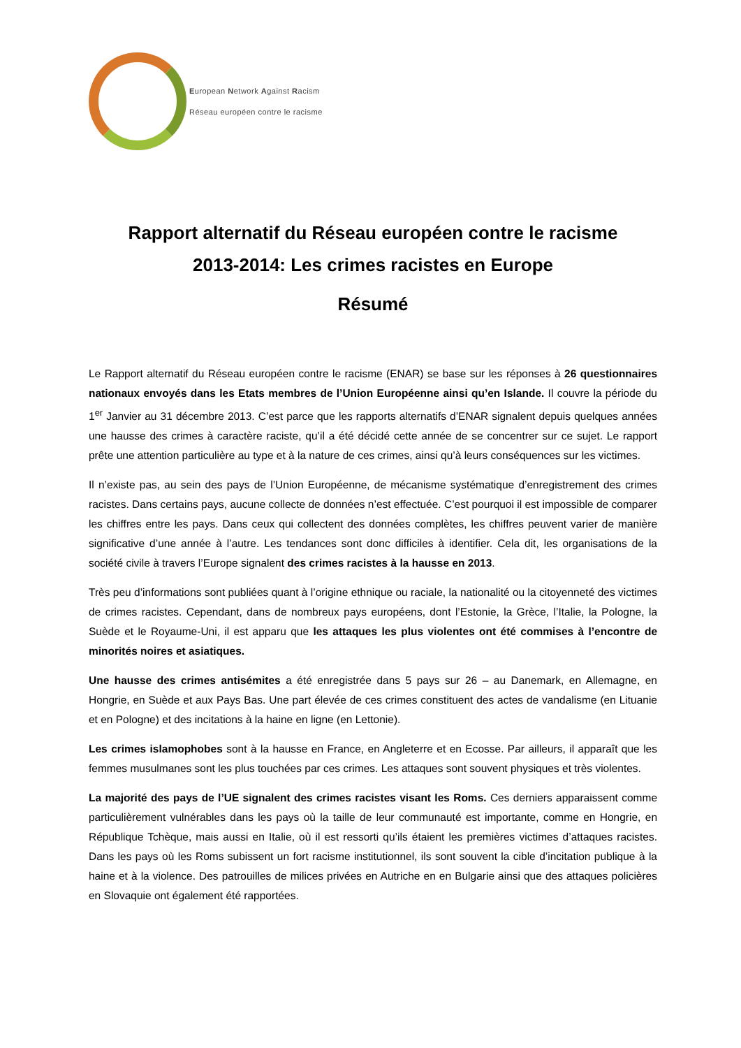European Network Against Racism
Réseau européen contre le racisme
Rapport alternatif du Réseau européen contre le racisme
2013-2014: Les crimes racistes en Europe
Résumé
Le Rapport alternatif du Réseau européen contre le racisme (ENAR) se base sur les réponses à 26 questionnaires nationaux envoyés dans les Etats membres de l’Union Européenne ainsi qu’en Islande. Il couvre la période du 1<sup>er</sup> Janvier au 31 décembre 2013. C’est parce que les rapports alternatifs d’ENAR signalent depuis quelques années une hausse des crimes à caractère raciste, qu’il a été décidé cette année de se concentrer sur ce sujet. Le rapport prête une attention particulière au type et à la nature de ces crimes, ainsi qu’à leurs conséquences sur les victimes.
Il n’existe pas, au sein des pays de l’Union Européenne, de mécanisme systématique d’enregistrement des crimes racistes. Dans certains pays, aucune collecte de données n’est effectuée. C’est pourquoi il est impossible de comparer les chiffres entre les pays. Dans ceux qui collectent des données complètes, les chiffres peuvent varier de manière significative d’une année à l’autre. Les tendances sont donc difficiles à identifier. Cela dit, les organisations de la société civile à travers l’Europe signalent des crimes racistes à la hausse en 2013.
Très peu d’informations sont publiées quant à l’origine ethnique ou raciale, la nationalité ou la citoyenneté des victimes de crimes racistes. Cependant, dans de nombreux pays européens, dont l’Estonie, la Grèce, l’Italie, la Pologne, la Suède et le Royaume-Uni, il est apparu que les attaques les plus violentes ont été commises à l’encontre de minorités noires et asiatiques.
Une hausse des crimes antisémites a été enregistrée dans 5 pays sur 26 – au Danemark, en Allemagne, en Hongrie, en Suède et aux Pays Bas. Une part élevée de ces crimes constituent des actes de vandalisme (en Lituanie et en Pologne) et des incitations à la haine en ligne (en Lettonie).
Les crimes islamophobes sont à la hausse en France, en Angleterre et en Ecosse. Par ailleurs, il apparaît que les femmes musulmanes sont les plus touchées par ces crimes. Les attaques sont souvent physiques et très violentes.
La majorité des pays de l’UE signalent des crimes racistes visant les Roms. Ces derniers apparaissent comme particulièrement vulnérables dans les pays où la taille de leur communauté est importante, comme en Hongrie, en République Tchèque, mais aussi en Italie, où il est ressorti qu’ils étaient les premières victimes d’attaques racistes. Dans les pays où les Roms subissent un fort racisme institutionnel, ils sont souvent la cible d’incitation publique à la haine et à la violence. Des patrouilles de milices privées en Autriche en en Bulgarie ainsi que des attaques policières en Slovaquie ont également été rapportées.